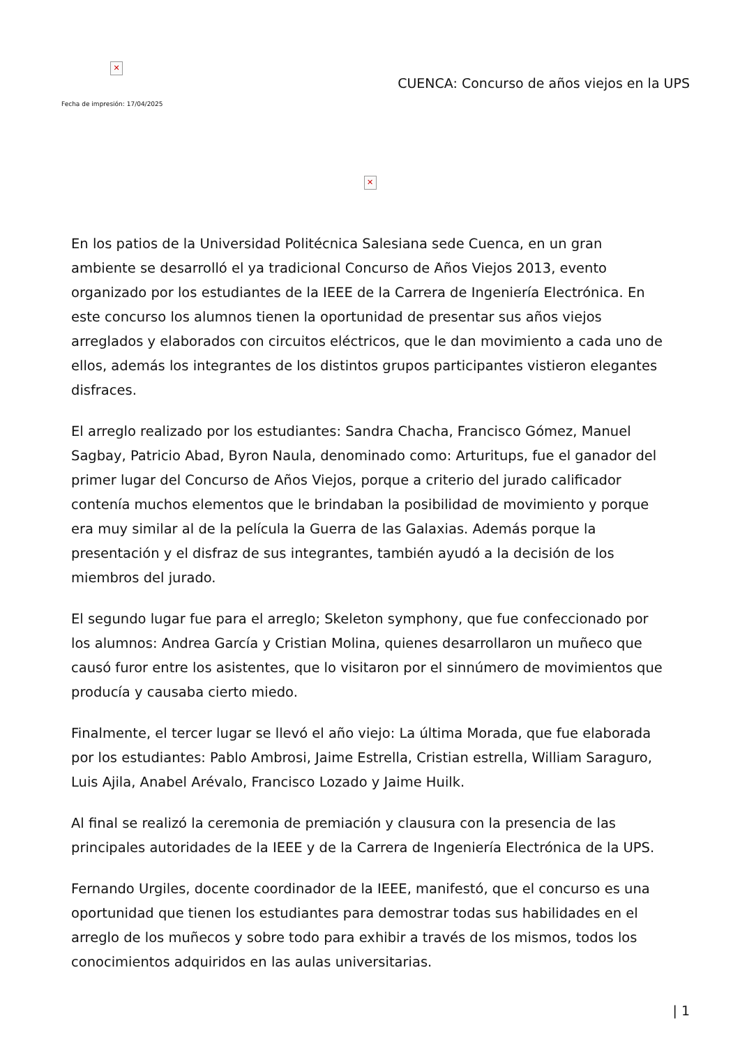✕
Fecha de impresión: 17/04/2025
CUENCA: Concurso de años viejos en la UPS
✕
En los patios de la Universidad Politécnica Salesiana sede Cuenca, en un gran ambiente se desarrolló el ya tradicional Concurso de Años Viejos 2013, evento organizado por los estudiantes de la IEEE de la Carrera de Ingeniería Electrónica. En este concurso los alumnos tienen la oportunidad de presentar sus años viejos arreglados y elaborados con circuitos eléctricos, que le dan movimiento a cada uno de ellos, además los integrantes de los distintos grupos participantes vistieron elegantes disfraces.
El arreglo realizado por los estudiantes: Sandra Chacha, Francisco Gómez, Manuel Sagbay, Patricio Abad, Byron Naula, denominado como: Arturitups, fue el ganador del primer lugar del Concurso de Años Viejos, porque a criterio del jurado calificador contenía muchos elementos que le brindaban la posibilidad de movimiento y porque era muy similar al de la película la Guerra de las Galaxias. Además porque la presentación y el disfraz de sus integrantes, también ayudó a la decisión de los miembros del jurado.
El segundo lugar fue para el arreglo; Skeleton symphony, que fue confeccionado por los alumnos: Andrea García y Cristian Molina, quienes desarrollaron un muñeco que causó furor entre los asistentes, que lo visitaron por el sinnúmero de movimientos que producía y causaba cierto miedo.
Finalmente, el tercer lugar se llevó el año viejo: La última Morada, que fue elaborada por los estudiantes: Pablo Ambrosi, Jaime Estrella, Cristian estrella, William Saraguro, Luis Ajila, Anabel Arévalo, Francisco Lozado y Jaime Huilk.
Al final se realizó la ceremonia de premiación y clausura con la presencia de las principales autoridades de la IEEE y de la Carrera de Ingeniería Electrónica de la UPS.
Fernando Urgiles, docente coordinador de la IEEE, manifestó, que el concurso es una oportunidad que tienen los estudiantes para demostrar todas sus habilidades en el arreglo de los muñecos y sobre todo para exhibir a través de los mismos, todos los conocimientos adquiridos en las aulas universitarias.
| 1